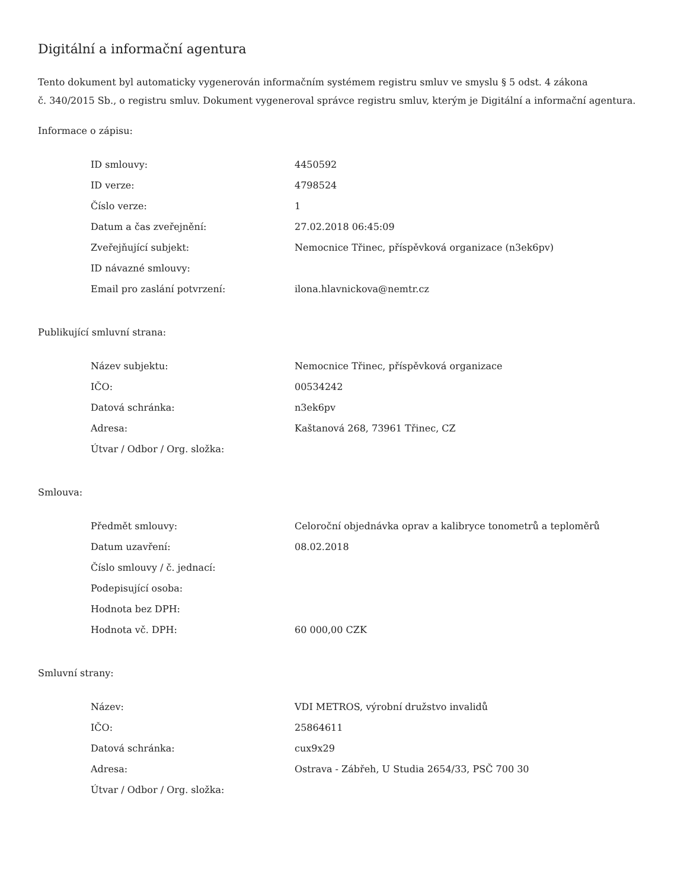Digitální a informační agentura
Tento dokument byl automaticky vygenerován informačním systémem registru smluv ve smyslu § 5 odst. 4 zákona
č. 340/2015 Sb., o registru smluv. Dokument vygeneroval správce registru smluv, kterým je Digitální a informační agentura.
Informace o zápisu:
| ID smlouvy: | 4450592 |
| ID verze: | 4798524 |
| Číslo verze: | 1 |
| Datum a čas zveřejnění: | 27.02.2018 06:45:09 |
| Zveřejňující subjekt: | Nemocnice Třinec, příspěvková organizace (n3ek6pv) |
| ID návazné smlouvy: | |
| Email pro zaslání potvrzení: | ilona.hlavnickova@nemtr.cz |
Publikující smluvní strana:
| Název subjektu: | Nemocnice Třinec, příspěvková organizace |
| IČO: | 00534242 |
| Datová schránka: | n3ek6pv |
| Adresa: | Kaštanová 268, 73961 Třinec, CZ |
| Útvar / Odbor / Org. složka: | |
Smlouva:
| Předmět smlouvy: | Celoroční objednávka oprav a kalibryce tonometrů a teploměrů |
| Datum uzavření: | 08.02.2018 |
| Číslo smlouvy / č. jednací: | |
| Podepisující osoba: | |
| Hodnota bez DPH: | |
| Hodnota vč. DPH: | 60 000,00 CZK |
Smluvní strany:
| Název: | VDI METROS, výrobní družstvo invalidů |
| IČO: | 25864611 |
| Datová schránka: | cux9x29 |
| Adresa: | Ostrava - Zábřeh, U Studia 2654/33, PSČ 700 30 |
| Útvar / Odbor / Org. složka: | |